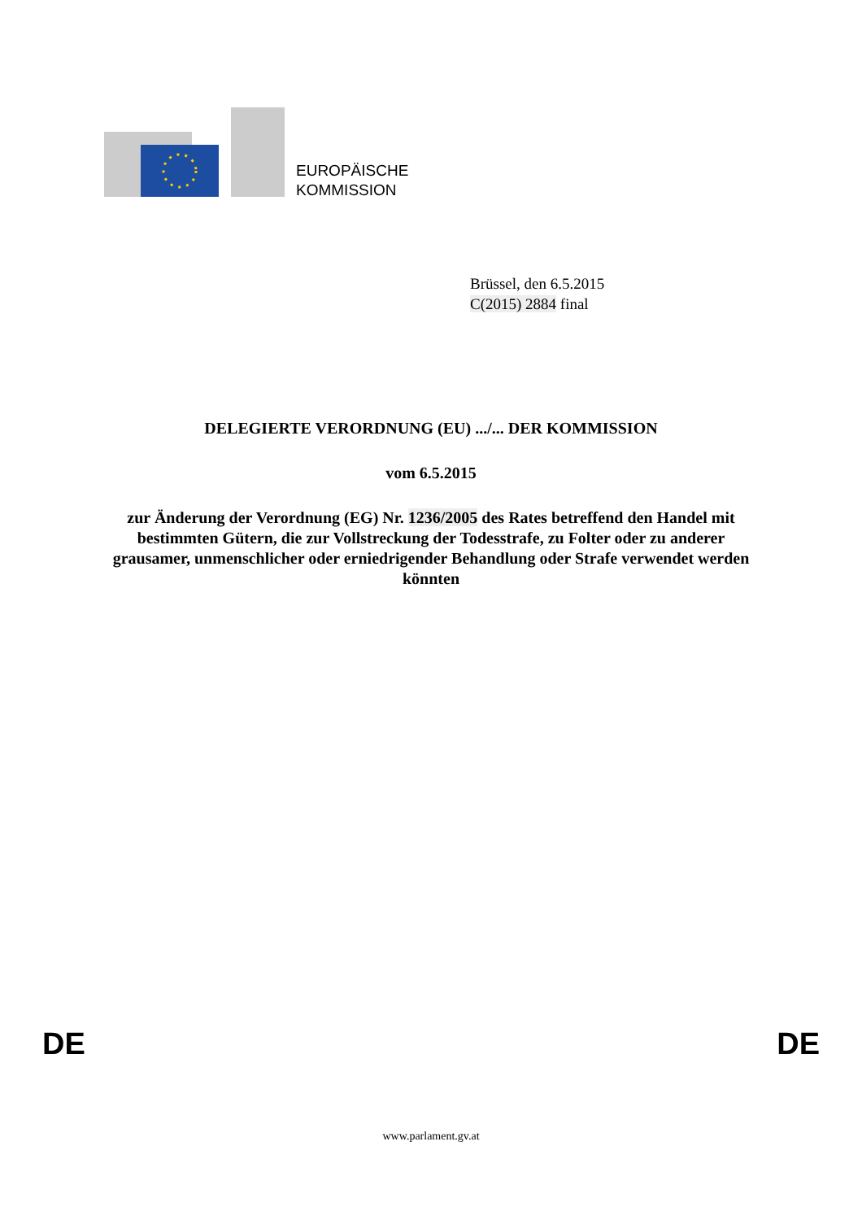EUROPÄISCHE
KOMMISSION
Brüssel, den 6.5.2015
C(2015) 2884 final
DELEGIERTE VERORDNUNG (EU) .../... DER KOMMISSION
vom 6.5.2015
zur Änderung der Verordnung (EG) Nr. 1236/2005 des Rates betreffend den Handel mit bestimmten Gütern, die zur Vollstreckung der Todesstrafe, zu Folter oder zu anderer grausamer, unmenschlicher oder erniedrigender Behandlung oder Strafe verwendet werden könnten
DE DE
www.parlament.gv.at